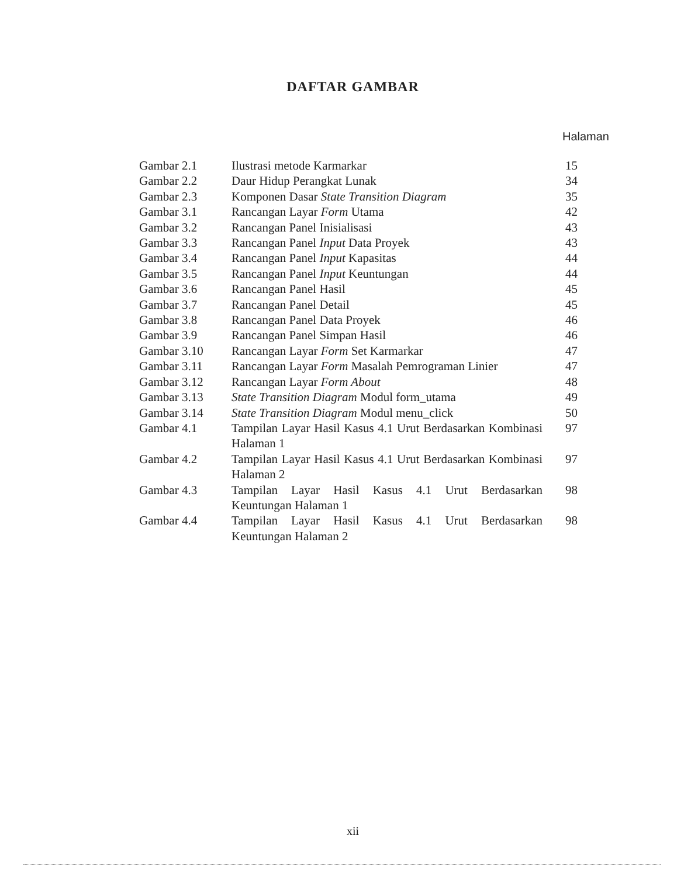DAFTAR GAMBAR
Halaman
| Gambar 2.1 | Ilustrasi metode Karmarkar | 15 |
| Gambar 2.2 | Daur Hidup Perangkat Lunak | 34 |
| Gambar 2.3 | Komponen Dasar State Transition Diagram | 35 |
| Gambar 3.1 | Rancangan Layar Form Utama | 42 |
| Gambar 3.2 | Rancangan Panel Inisialisasi | 43 |
| Gambar 3.3 | Rancangan Panel Input Data Proyek | 43 |
| Gambar 3.4 | Rancangan Panel Input Kapasitas | 44 |
| Gambar 3.5 | Rancangan Panel Input Keuntungan | 44 |
| Gambar 3.6 | Rancangan Panel Hasil | 45 |
| Gambar 3.7 | Rancangan Panel Detail | 45 |
| Gambar 3.8 | Rancangan Panel Data Proyek | 46 |
| Gambar 3.9 | Rancangan Panel Simpan Hasil | 46 |
| Gambar 3.10 | Rancangan Layar Form Set Karmarkar | 47 |
| Gambar 3.11 | Rancangan Layar Form Masalah Pemrograman Linier | 47 |
| Gambar 3.12 | Rancangan Layar Form About | 48 |
| Gambar 3.13 | State Transition Diagram Modul form_utama | 49 |
| Gambar 3.14 | State Transition Diagram Modul menu_click | 50 |
| Gambar 4.1 | Tampilan Layar Hasil Kasus 4.1 Urut Berdasarkan Kombinasi Halaman 1 | 97 |
| Gambar 4.2 | Tampilan Layar Hasil Kasus 4.1 Urut Berdasarkan Kombinasi Halaman 2 | 97 |
| Gambar 4.3 | Tampilan Layar Hasil Kasus 4.1 Urut Berdasarkan Keuntungan Halaman 1 | 98 |
| Gambar 4.4 | Tampilan Layar Hasil Kasus 4.1 Urut Berdasarkan Keuntungan Halaman 2 | 98 |
xii